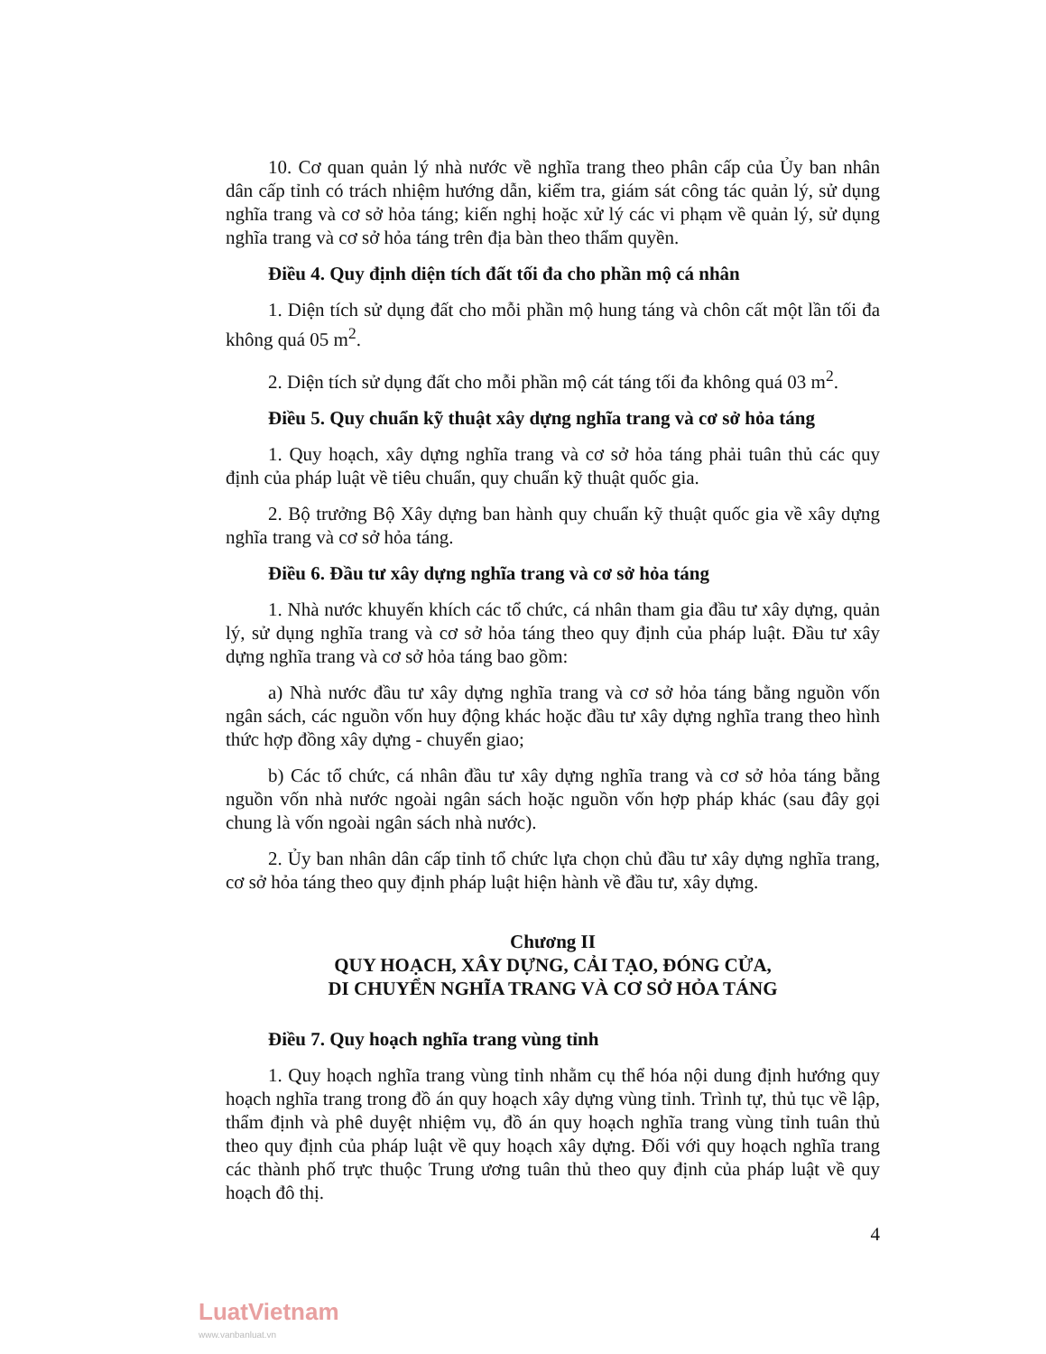10. Cơ quan quản lý nhà nước về nghĩa trang theo phân cấp của Ủy ban nhân dân cấp tỉnh có trách nhiệm hướng dẫn, kiểm tra, giám sát công tác quản lý, sử dụng nghĩa trang và cơ sở hỏa táng; kiến nghị hoặc xử lý các vi phạm về quản lý, sử dụng nghĩa trang và cơ sở hỏa táng trên địa bàn theo thẩm quyền.
Điều 4. Quy định diện tích đất tối đa cho phần mộ cá nhân
1. Diện tích sử dụng đất cho mỗi phần mộ hung táng và chôn cất một lần tối đa không quá 05 m<sup>2</sup>.
2. Diện tích sử dụng đất cho mỗi phần mộ cát táng tối đa không quá 03 m<sup>2</sup>.
Điều 5. Quy chuẩn kỹ thuật xây dựng nghĩa trang và cơ sở hỏa táng
1. Quy hoạch, xây dựng nghĩa trang và cơ sở hỏa táng phải tuân thủ các quy định của pháp luật về tiêu chuẩn, quy chuẩn kỹ thuật quốc gia.
2. Bộ trưởng Bộ Xây dựng ban hành quy chuẩn kỹ thuật quốc gia về xây dựng nghĩa trang và cơ sở hỏa táng.
Điều 6. Đầu tư xây dựng nghĩa trang và cơ sở hỏa táng
1. Nhà nước khuyến khích các tổ chức, cá nhân tham gia đầu tư xây dựng, quản lý, sử dụng nghĩa trang và cơ sở hỏa táng theo quy định của pháp luật. Đầu tư xây dựng nghĩa trang và cơ sở hỏa táng bao gồm:
a) Nhà nước đầu tư xây dựng nghĩa trang và cơ sở hỏa táng bằng nguồn vốn ngân sách, các nguồn vốn huy động khác hoặc đầu tư xây dựng nghĩa trang theo hình thức hợp đồng xây dựng - chuyển giao;
b) Các tổ chức, cá nhân đầu tư xây dựng nghĩa trang và cơ sở hỏa táng bằng nguồn vốn nhà nước ngoài ngân sách hoặc nguồn vốn hợp pháp khác (sau đây gọi chung là vốn ngoài ngân sách nhà nước).
2. Ủy ban nhân dân cấp tỉnh tổ chức lựa chọn chủ đầu tư xây dựng nghĩa trang, cơ sở hỏa táng theo quy định pháp luật hiện hành về đầu tư, xây dựng.
Chương II
QUY HOẠCH, XÂY DỰNG, CẢI TẠO, ĐÓNG CỬA,
DI CHUYỂN NGHĨA TRANG VÀ CƠ SỞ HỎA TÁNG
Điều 7. Quy hoạch nghĩa trang vùng tỉnh
1. Quy hoạch nghĩa trang vùng tỉnh nhằm cụ thể hóa nội dung định hướng quy hoạch nghĩa trang trong đồ án quy hoạch xây dựng vùng tỉnh. Trình tự, thủ tục về lập, thẩm định và phê duyệt nhiệm vụ, đồ án quy hoạch nghĩa trang vùng tỉnh tuân thủ theo quy định của pháp luật về quy hoạch xây dựng. Đối với quy hoạch nghĩa trang các thành phố trực thuộc Trung ương tuân thủ theo quy định của pháp luật về quy hoạch đô thị.
4
LuatVietnam
www.vanbanluat.vn